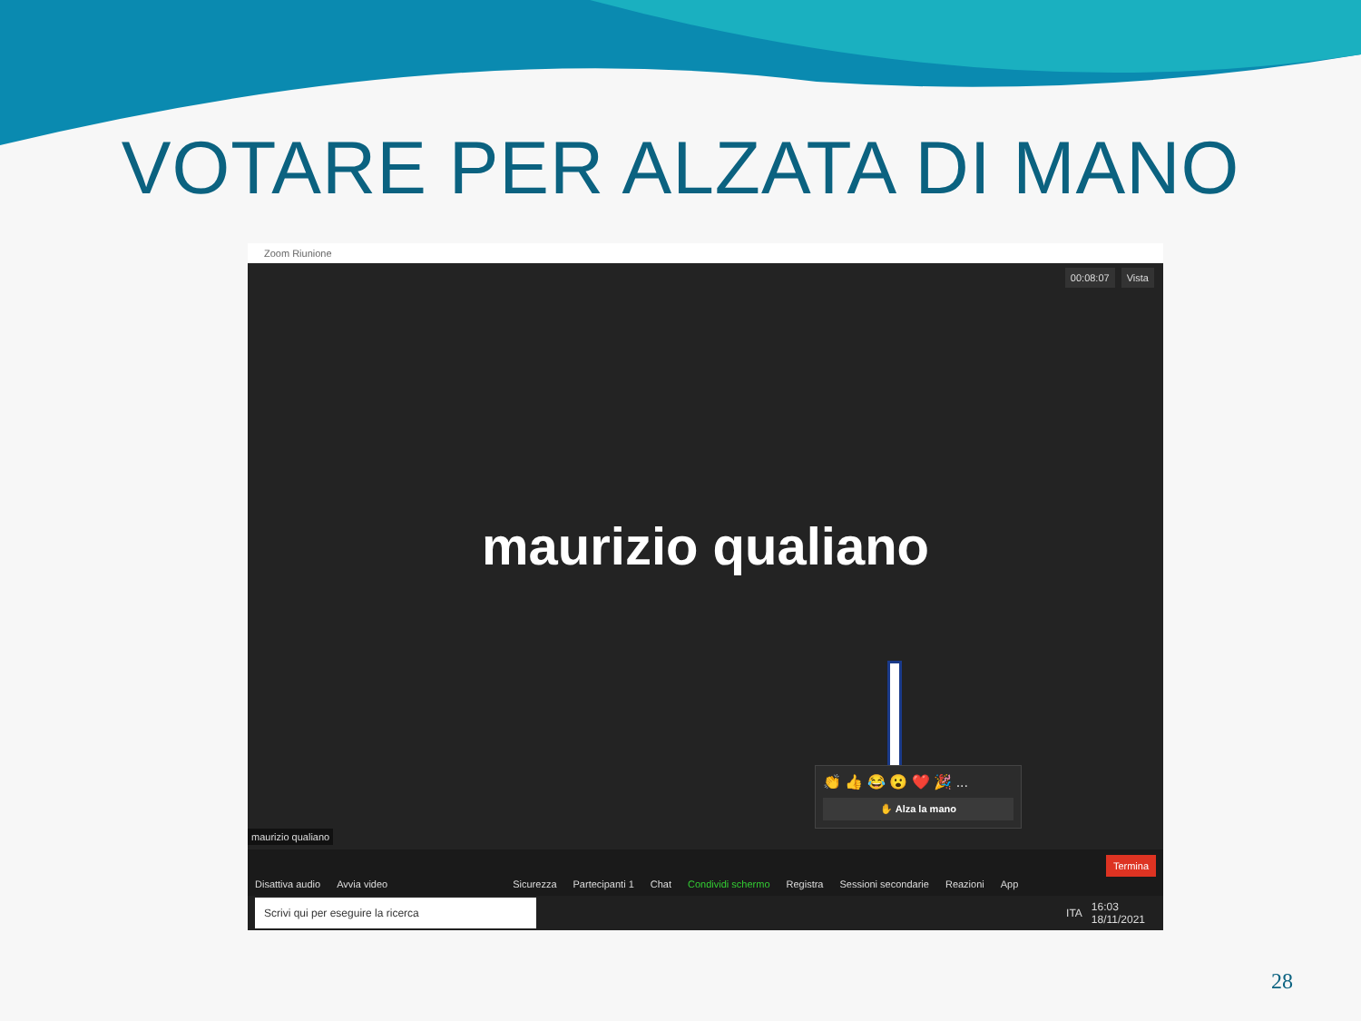VOTARE PER ALZATA DI MANO
Zoom Riunione
00:08:07 Vista
maurizio qualiano
👏 👍 😂 😮 ❤️ 🎉 ...
✋ Alza la mano
maurizio qualiano
Disattiva audio Avvia video Sicurezza Partecipanti 1 Chat Condividi schermo Registra Sessioni secondarie Reazioni App Termina
Scrivi qui per eseguire la ricerca ITA 16:03
18/11/2021
28